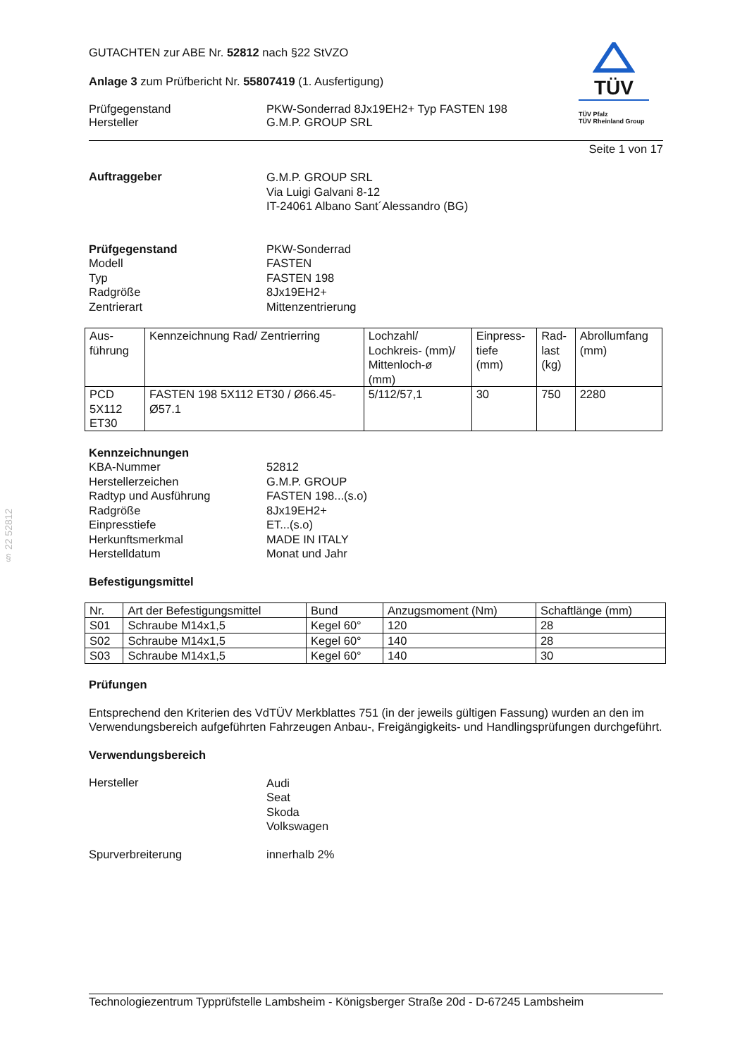§ 22 52812
GUTACHTEN zur ABE Nr. 52812 nach §22 StVZO
Anlage 3 zum Prüfbericht Nr. 55807419 (1. Ausfertigung)
Prüfgegenstand
Hersteller
PKW-Sonderrad 8Jx19EH2+ Typ FASTEN 198
G.M.P. GROUP SRL
TÜV
TÜV Pfalz
TÜV Rheinland Group
Seite 1 von 17
Auftraggeber
G.M.P. GROUP SRL
Via Luigi Galvani 8-12
IT-24061 Albano Sant´Alessandro (BG)
Prüfgegenstand
Modell
Typ
Radgröße
Zentrierart
PKW-Sonderrad
FASTEN
FASTEN 198
8Jx19EH2+
Mittenzentrierung
| Aus- führung | Kennzeichnung Rad/ Zentrierring | Lochzahl/ Lochkreis- (mm)/ Mittenloch-ø (mm) | Einpress- tiefe (mm) | Rad- last (kg) | Abrollumfang (mm) |
| PCD 5X112 ET30 | FASTEN 198 5X112 ET30 / Ø66.45- Ø57.1 | 5/112/57,1 | 30 | 750 | 2280 |
Kennzeichnungen
KBA-Nummer
Herstellerzeichen
Radtyp und Ausführung
Radgröße
Einpresstiefe
Herkunftsmerkmal
Herstelldatum
52812
G.M.P. GROUP
FASTEN 198...(s.o)
8Jx19EH2+
ET...(s.o)
MADE IN ITALY
Monat und Jahr
Befestigungsmittel
| Nr. | Art der Befestigungsmittel | Bund | Anzugsmoment (Nm) | Schaftlänge (mm) |
| S01 | Schraube M14x1,5 | Kegel 60° | 120 | 28 |
| S02 | Schraube M14x1,5 | Kegel 60° | 140 | 28 |
| S03 | Schraube M14x1,5 | Kegel 60° | 140 | 30 |
Prüfungen
Entsprechend den Kriterien des VdTÜV Merkblattes 751 (in der jeweils gültigen Fassung) wurden an den im Verwendungsbereich aufgeführten Fahrzeugen Anbau-, Freigängigkeits- und Handlingsprüfungen durchgeführt.
Verwendungsbereich
Hersteller
Audi
Seat
Skoda
Volkswagen
Spurverbreiterung innerhalb 2%
Technologiezentrum Typprüfstelle Lambsheim - Königsberger Straße 20d - D-67245 Lambsheim